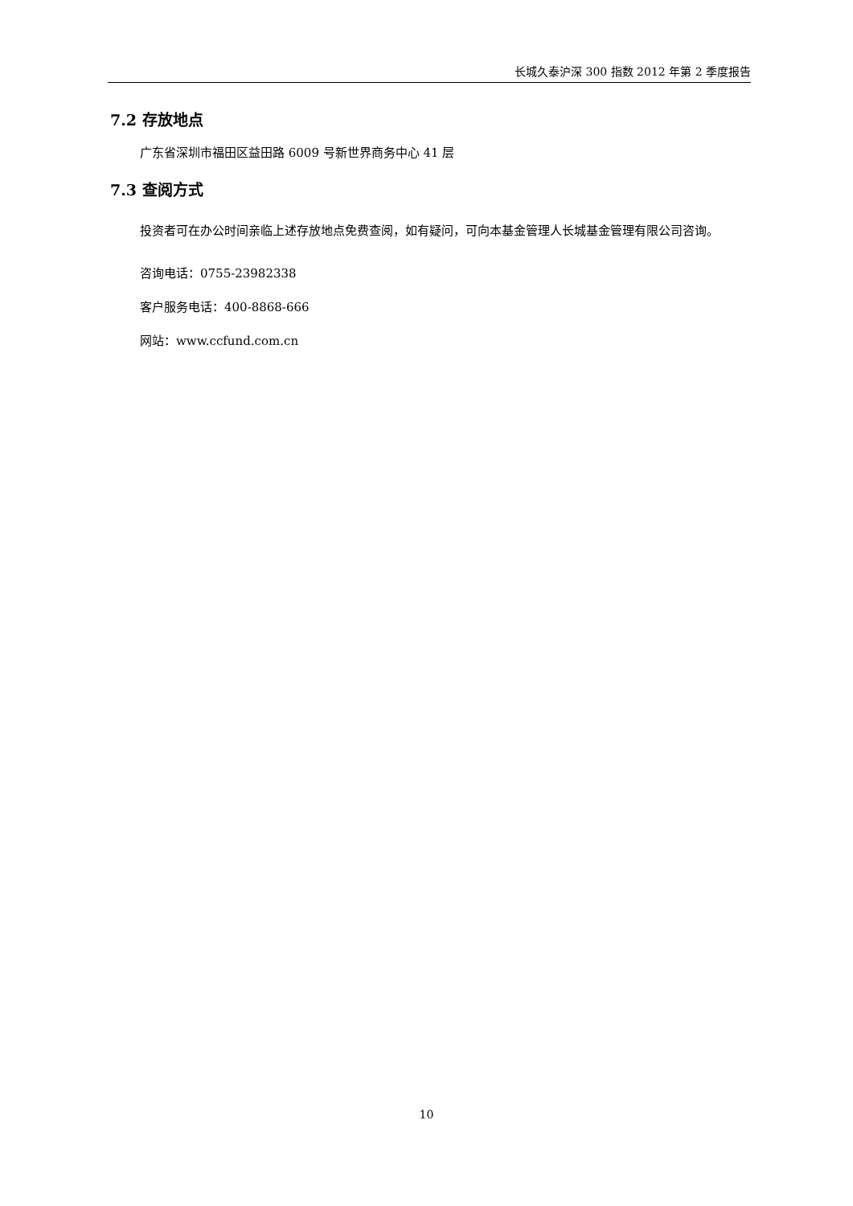长城久泰沪深 300 指数 2012 年第 2 季度报告
7.2 存放地点
广东省深圳市福田区益田路 6009 号新世界商务中心 41 层
7.3 查阅方式
投资者可在办公时间亲临上述存放地点免费查阅，如有疑问，可向本基金管理人长城基金管理有限公司咨询。
咨询电话：0755-23982338
客户服务电话：400-8868-666
网站：www.ccfund.com.cn
10